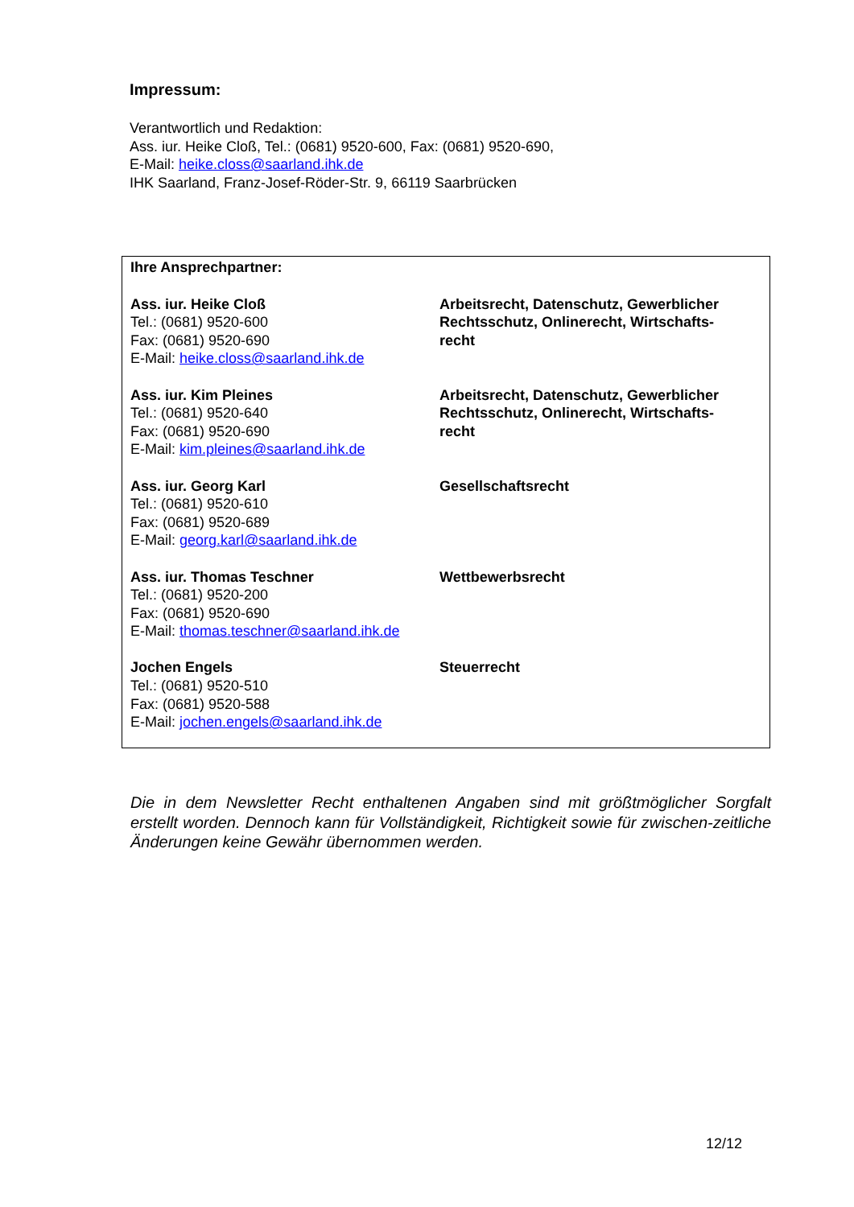Impressum:
Verantwortlich und Redaktion:
Ass. iur. Heike Cloß, Tel.: (0681) 9520-600, Fax: (0681) 9520-690,
E-Mail: heike.closs@saarland.ihk.de
IHK Saarland, Franz-Josef-Röder-Str. 9, 66119 Saarbrücken
Ihre Ansprechpartner:
Ass. iur. Heike Cloß
Tel.: (0681) 9520-600
Fax: (0681) 9520-690
E-Mail: heike.closs@saarland.ihk.de
Arbeitsrecht, Datenschutz, Gewerblicher Rechtsschutz, Onlinerecht, Wirtschafts-recht
Ass. iur. Kim Pleines
Tel.: (0681) 9520-640
Fax: (0681) 9520-690
E-Mail: kim.pleines@saarland.ihk.de
Arbeitsrecht, Datenschutz, Gewerblicher Rechtsschutz, Onlinerecht, Wirtschafts-recht
Ass. iur. Georg Karl
Tel.: (0681) 9520-610
Fax: (0681) 9520-689
E-Mail: georg.karl@saarland.ihk.de
Gesellschaftsrecht
Ass. iur. Thomas Teschner
Tel.: (0681) 9520-200
Fax: (0681) 9520-690
E-Mail: thomas.teschner@saarland.ihk.de
Wettbewerbsrecht
Jochen Engels
Tel.: (0681) 9520-510
Fax: (0681) 9520-588
E-Mail: jochen.engels@saarland.ihk.de
Steuerrecht
Die in dem Newsletter Recht enthaltenen Angaben sind mit größtmöglicher Sorgfalt erstellt worden. Dennoch kann für Vollständigkeit, Richtigkeit sowie für zwischen-zeitliche Änderungen keine Gewähr übernommen werden.
12/12